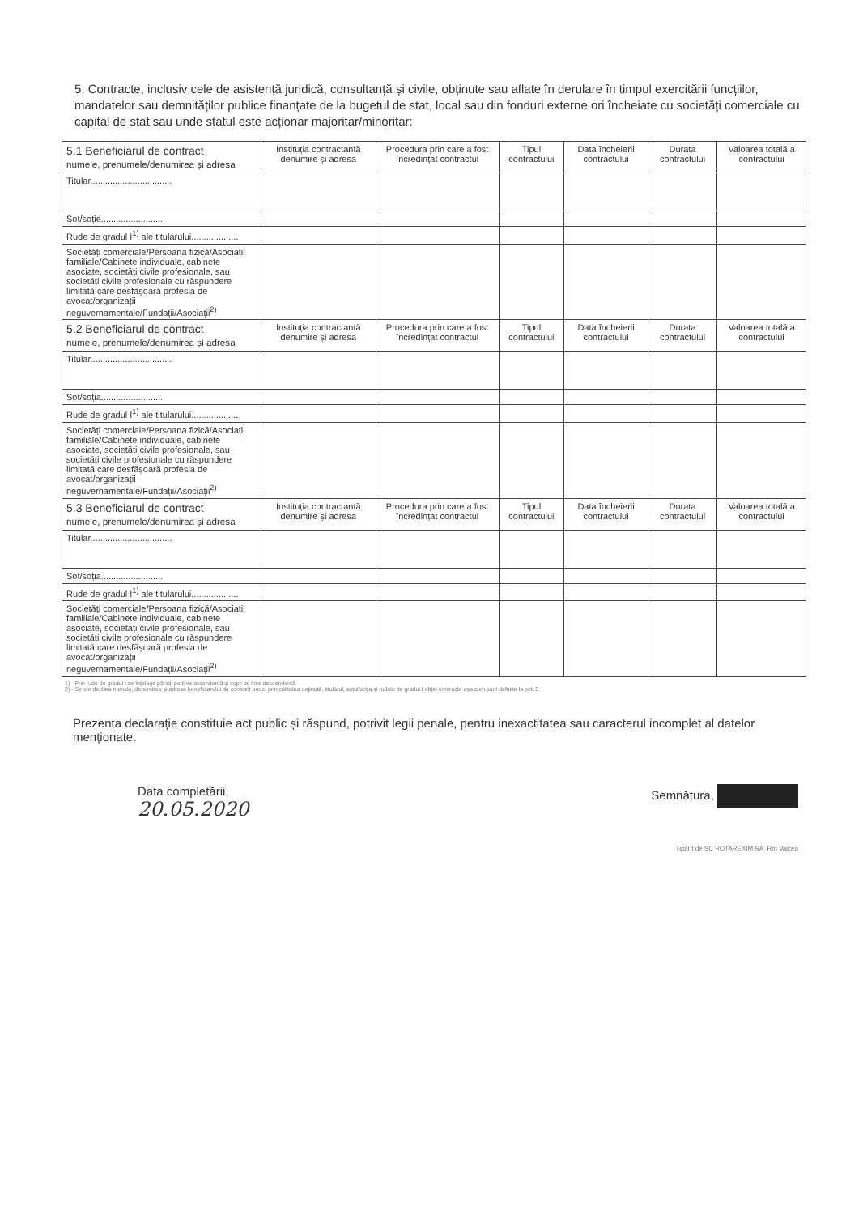5. Contracte, inclusiv cele de asistență juridică, consultanță și civile, obținute sau aflate în derulare în timpul exercitării funcțiilor, mandatelor sau demnităților publice finanțate de la bugetul de stat, local sau din fonduri externe ori încheiate cu societăți comerciale cu capital de stat sau unde statul este acționar majoritar/minoritar:
| 5.1 Beneficiarul de contract numele, prenumele/denumirea și adresa | Instituția contractantă denumire și adresa | Procedura prin care a fost încredințat contractul | Tipul contractului | Data încheierii contractului | Durata contractului | Valoarea totală a contractului |
| --- | --- | --- | --- | --- | --- | --- |
| Titular................................. | | | | | | |
| Soț/soție......................... | | | | | | |
| Rude de gradul I<sup>1)</sup> ale titularului................... | | | | | | |
| Societăți comerciale/Persoana fizică/Asociații familiale/Cabinete individuale, cabinete asociate, societăți civile profesionale, sau societăți civile profesionale cu răspundere limitată care desfășoară profesia de avocat/organizații neguvernamentale/Fundații/Asociații<sup>2)</sup> | | | | | | |
| 5.2 Beneficiarul de contract numele, prenumele/denumirea și adresa | Instituția contractantă denumire și adresa | Procedura prin care a fost încredințat contractul | Tipul contractului | Data încheierii contractului | Durata contractului | Valoarea totală a contractului |
| Titular................................. | | | | | | |
| Soț/soția......................... | | | | | | |
| Rude de gradul I<sup>1)</sup> ale titularului................... | | | | | | |
| Societăți comerciale/Persoana fizică/Asociații familiale/Cabinete individuale, cabinete asociate, societăți civile profesionale, sau societăți civile profesionale cu răspundere limitată care desfășoară profesia de avocat/organizații neguvernamentale/Fundații/Asociații<sup>2)</sup> | | | | | | |
| 5.3 Beneficiarul de contract numele, prenumele/denumirea și adresa | Instituția contractantă denumire și adresa | Procedura prin care a fost încredințat contractul | Tipul contractului | Data încheierii contractului | Durata contractului | Valoarea totală a contractului |
| Titular................................. | | | | | | |
| Soț/soția......................... | | | | | | |
| Rude de gradul I<sup>1)</sup> ale titularului................... | | | | | | |
| Societăți comerciale/Persoana fizică/Asociații familiale/Cabinete individuale, cabinete asociate, societăți civile profesionale, sau societăți civile profesionale cu răspundere limitată care desfășoară profesia de avocat/organizații neguvernamentale/Fundații/Asociații<sup>2)</sup> | | | | | | |
1) - Prin rude de gradul I se înțelege părinți pe linie ascendentă și copii pe linie descendentă.
2) - Se vor declara numele, denumirea și adresa beneficiarului de contract unde, prin calitatea deținută, titularul, soțul/soția și rudele de gradul I obțin contracte așa cum sunt definite la pct. 5.
Prezenta declarație constituie act public și răspund, potrivit legii penale, pentru inexactitatea sau caracterul incomplet al datelor menționate.
Data completării,
20.05.2020
Semnătura,
Tipărit de SC ROTAREXIM SA, Rm Valcea